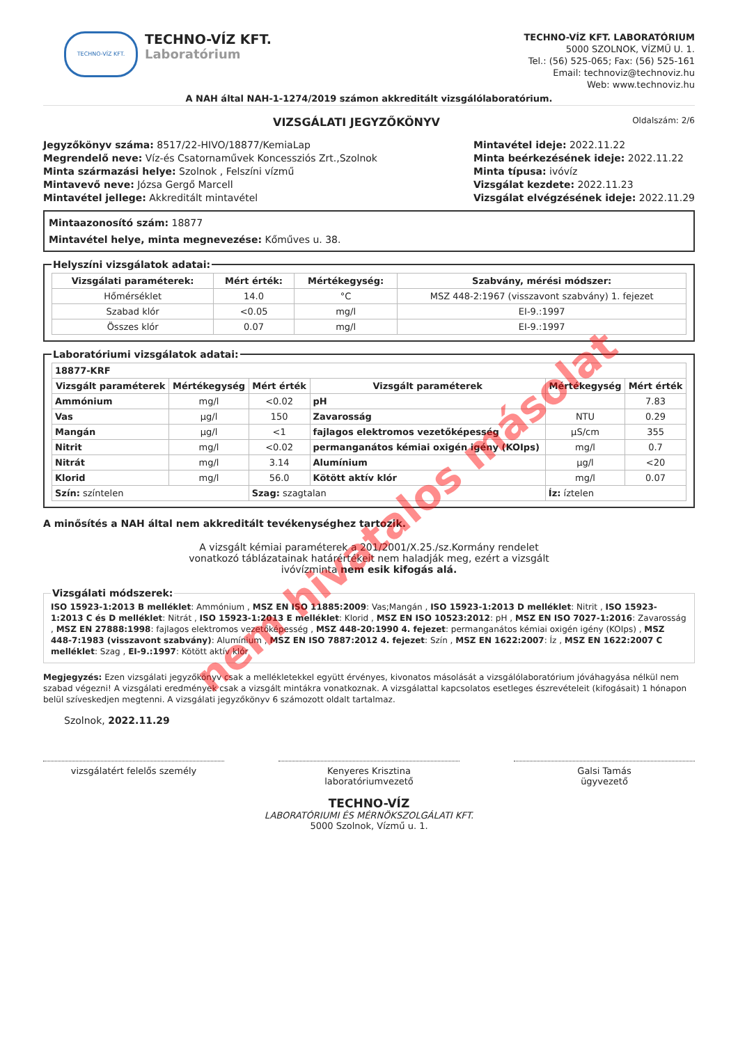TECHNO-VÍZ KFT.
TECHNO-VÍZ KFT.
Laboratórium
TECHNO-VÍZ KFT. LABORATÓRIUM
5000 SZOLNOK, VÍZMŰ U. 1.
Tel.: (56) 525-065; Fax: (56) 525-161
Email: technoviz@technoviz.hu
Web: www.technoviz.hu
A NAH által NAH-1-1274/2019 számon akkreditált vizsgálólaboratórium.
VIZSGÁLATI JEGYZŐKÖNYV
Oldalszám: 2/6
Jegyzőkönyv száma: 8517/22-HIVO/18877/KemiaLap
Megrendelő neve: Víz-és Csatornaművek Koncessziós Zrt.,Szolnok
Minta származási helye: Szolnok , Felszíni vízmű
Mintavevő neve: Józsa Gergő Marcell
Mintavétel jellege: Akkreditált mintavétel
Mintavétel ideje: 2022.11.22
Minta beérkezésének ideje: 2022.11.22
Minta típusa: ivóvíz
Vizsgálat kezdete: 2022.11.23
Vizsgálat elvégzésének ideje: 2022.11.29
Mintaazonosító szám: 18877
Mintavétel helye, minta megnevezése: Kőműves u. 38.
Helyszíni vizsgálatok adatai:
| Vizsgálati paraméterek: | Mért érték: | Mértékegység: | Szabvány, mérési módszer: |
| --- | --- | --- | --- |
| Hőmérséklet | 14.0 | °C | MSZ 448-2:1967 (visszavont szabvány) 1. fejezet |
| Szabad klór | <0.05 | mg/l | EI-9.:1997 |
| Összes klór | 0.07 | mg/l | EI-9.:1997 |
Laboratóriumi vizsgálatok adatai:
| 18877-KRF | | | | | |
| --- | --- | --- | --- | --- | --- |
| Vizsgált paraméterek | Mértékegység | Mért érték | Vizsgált paraméterek | Mértékegység | Mért érték |
| Ammónium | mg/l | <0.02 | pH | | 7.83 |
| Vas | µg/l | 150 | Zavarosság | NTU | 0.29 |
| Mangán | µg/l | <1 | fajlagos elektromos vezetőképesség | µS/cm | 355 |
| Nitrit | mg/l | <0.02 | permanganátos kémiai oxigén igény (KOIps) | mg/l | 0.7 |
| Nitrát | mg/l | 3.14 | Alumínium | µg/l | <20 |
| Klorid | mg/l | 56.0 | Kötött aktív klór | mg/l | 0.07 |
| Szín: színtelen | | Szag: szagtalan | | Íz: íztelen | |
A minősítés a NAH által nem akkreditált tevékenységhez tartozik.
A vizsgált kémiai paraméterek a 201/2001/X.25./sz.Kormány rendelet
vonatkozó táblázatainak határértékeit nem haladják meg, ezért a vizsgált
ivóvízminta nem esik kifogás alá.
Vizsgálati módszerek:
ISO 15923-1:2013 B melléklet: Ammónium , MSZ EN ISO 11885:2009: Vas;Mangán , ISO 15923-1:2013 D melléklet: Nitrit , ISO 15923-1:2013 C és D melléklet: Nitrát , ISO 15923-1:2013 E melléklet: Klorid , MSZ EN ISO 10523:2012: pH , MSZ EN ISO 7027-1:2016: Zavarosság , MSZ EN 27888:1998: fajlagos elektromos vezetőképesség , MSZ 448-20:1990 4. fejezet: permanganátos kémiai oxigén igény (KOIps) , MSZ 448-7:1983 (visszavont szabvány): Alumínium , MSZ EN ISO 7887:2012 4. fejezet: Szín , MSZ EN 1622:2007: Íz , MSZ EN 1622:2007 C melléklet: Szag , EI-9.:1997: Kötött aktív klór
Megjegyzés: Ezen vizsgálati jegyzőkönyv csak a mellékletekkel együtt érvényes, kivonatos másolását a vizsgálólaboratórium jóváhagyása nélkül nem szabad végezni! A vizsgálati eredmények csak a vizsgált mintákra vonatkoznak. A vizsgálattal kapcsolatos esetleges észrevételeit (kifogásait) 1 hónapon belül szíveskedjen megtenni. A vizsgálati jegyzőkönyv 6 számozott oldalt tartalmaz.
Szolnok, 2022.11.29
vizsgálatért felelős személy Kenyeres Krisztina
laboratóriumvezető
Galsi Tamás
ügyvezető
TECHNO-VÍZ
LABORATÓRIUMI ÉS MÉRNÖKSZOLGÁLATI KFT.
5000 Szolnok, Vízmű u. 1.
nem hivatalos másolat